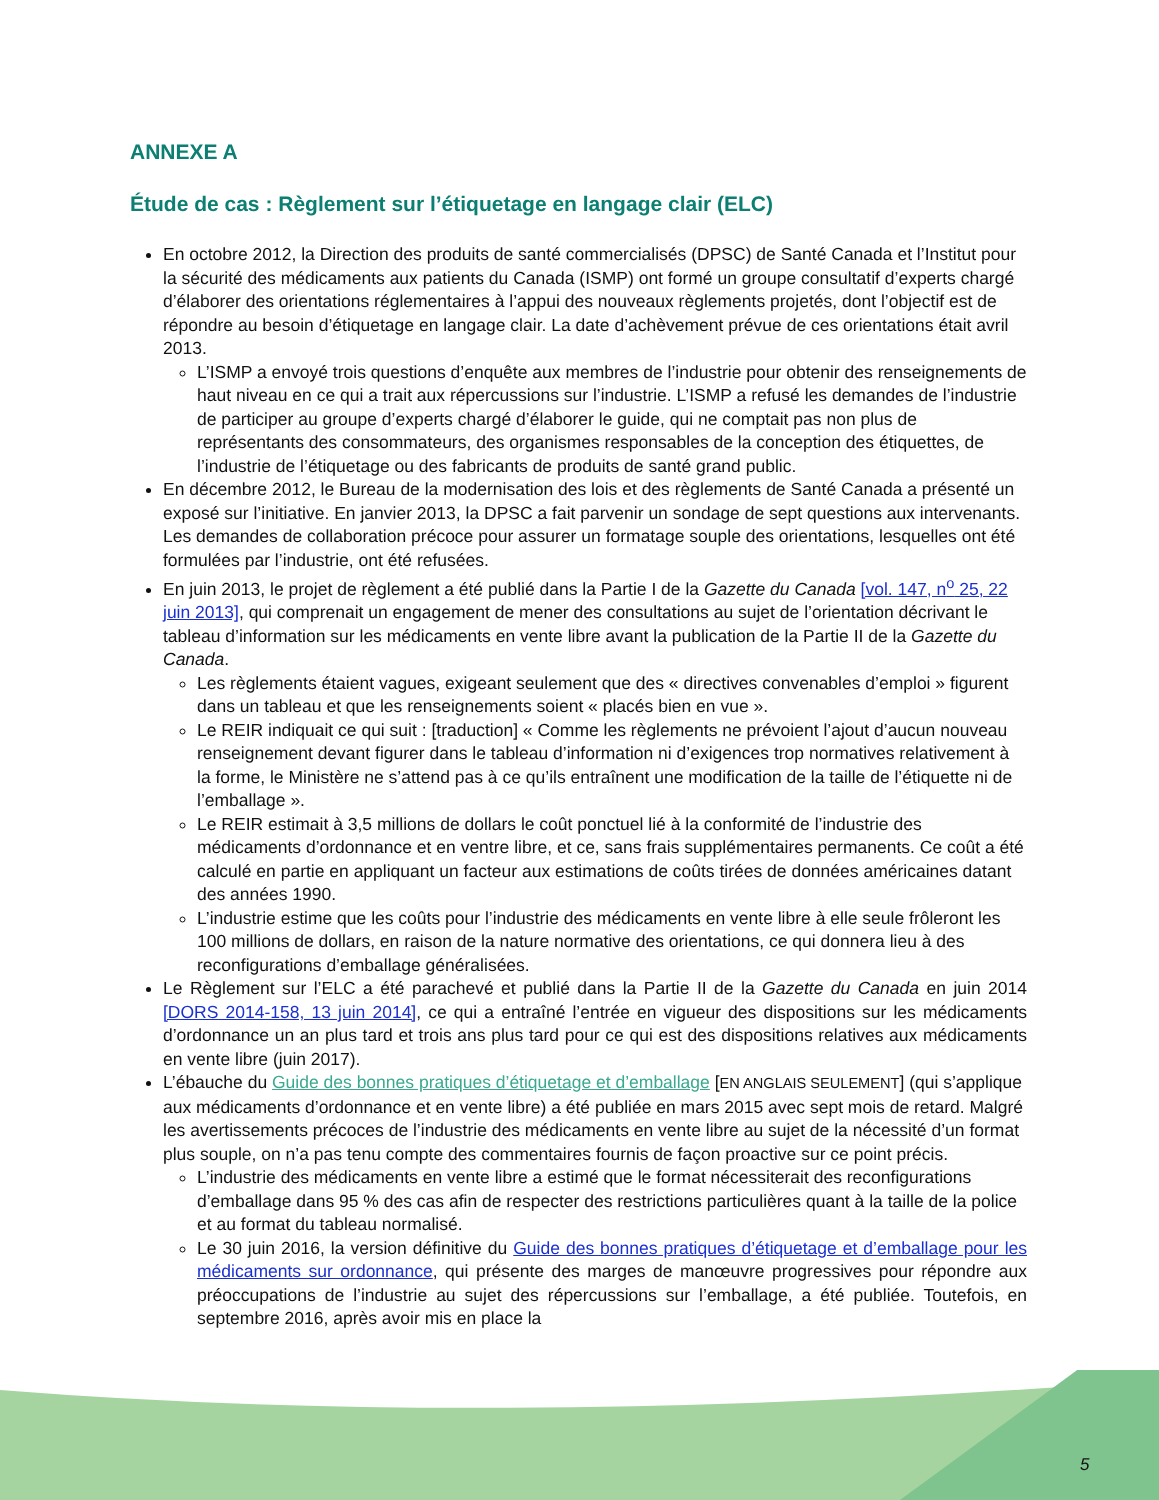ANNEXE A
Étude de cas : Règlement sur l’étiquetage en langage clair (ELC)
En octobre 2012, la Direction des produits de santé commercialisés (DPSC) de Santé Canada et l’Institut pour la sécurité des médicaments aux patients du Canada (ISMP) ont formé un groupe consultatif d’experts chargé d’élaborer des orientations réglementaires à l’appui des nouveaux règlements projetés, dont l’objectif est de répondre au besoin d’étiquetage en langage clair. La date d’achèvement prévue de ces orientations était avril 2013.
L’ISMP a envoyé trois questions d’enquête aux membres de l’industrie pour obtenir des renseignements de haut niveau en ce qui a trait aux répercussions sur l’industrie. L’ISMP a refusé les demandes de l’industrie de participer au groupe d’experts chargé d’élaborer le guide, qui ne comptait pas non plus de représentants des consommateurs, des organismes responsables de la conception des étiquettes, de l’industrie de l’étiquetage ou des fabricants de produits de santé grand public.
En décembre 2012, le Bureau de la modernisation des lois et des règlements de Santé Canada a présenté un exposé sur l’initiative. En janvier 2013, la DPSC a fait parvenir un sondage de sept questions aux intervenants. Les demandes de collaboration précoce pour assurer un formatage souple des orientations, lesquelles ont été formulées par l’industrie, ont été refusées.
En juin 2013, le projet de règlement a été publié dans la Partie I de la Gazette du Canada [vol. 147, n<sup>o</sup> 25, 22 juin 2013], qui comprenait un engagement de mener des consultations au sujet de l’orientation décrivant le tableau d’information sur les médicaments en vente libre avant la publication de la Partie II de la Gazette du Canada.
Les règlements étaient vagues, exigeant seulement que des « directives convenables d’emploi » figurent dans un tableau et que les renseignements soient « placés bien en vue ».
Le REIR indiquait ce qui suit : [traduction] « Comme les règlements ne prévoient l’ajout d’aucun nouveau renseignement devant figurer dans le tableau d’information ni d’exigences trop normatives relativement à la forme, le Ministère ne s’attend pas à ce qu’ils entraînent une modification de la taille de l’étiquette ni de l’emballage ».
Le REIR estimait à 3,5 millions de dollars le coût ponctuel lié à la conformité de l’industrie des médicaments d’ordonnance et en ventre libre, et ce, sans frais supplémentaires permanents. Ce coût a été calculé en partie en appliquant un facteur aux estimations de coûts tirées de données américaines datant des années 1990.
L’industrie estime que les coûts pour l’industrie des médicaments en vente libre à elle seule frôleront les 100 millions de dollars, en raison de la nature normative des orientations, ce qui donnera lieu à des reconfigurations d’emballage généralisées.
Le Règlement sur l’ELC a été parachevé et publié dans la Partie II de la Gazette du Canada en juin 2014 [DORS 2014-158, 13 juin 2014], ce qui a entraîné l’entrée en vigueur des dispositions sur les médicaments d’ordonnance un an plus tard et trois ans plus tard pour ce qui est des dispositions relatives aux médicaments en vente libre (juin 2017).
L’ébauche du Guide des bonnes pratiques d’étiquetage et d’emballage [EN ANGLAIS SEULEMENT] (qui s’applique aux médicaments d’ordonnance et en vente libre) a été publiée en mars 2015 avec sept mois de retard. Malgré les avertissements précoces de l’industrie des médicaments en vente libre au sujet de la nécessité d’un format plus souple, on n’a pas tenu compte des commentaires fournis de façon proactive sur ce point précis.
L’industrie des médicaments en vente libre a estimé que le format nécessiterait des reconfigurations d’emballage dans 95 % des cas afin de respecter des restrictions particulières quant à la taille de la police et au format du tableau normalisé.
Le 30 juin 2016, la version définitive du Guide des bonnes pratiques d’étiquetage et d’emballage pour les médicaments sur ordonnance, qui présente des marges de manœuvre progressives pour répondre aux préoccupations de l’industrie au sujet des répercussions sur l’emballage, a été publiée. Toutefois, en septembre 2016, après avoir mis en place la
5